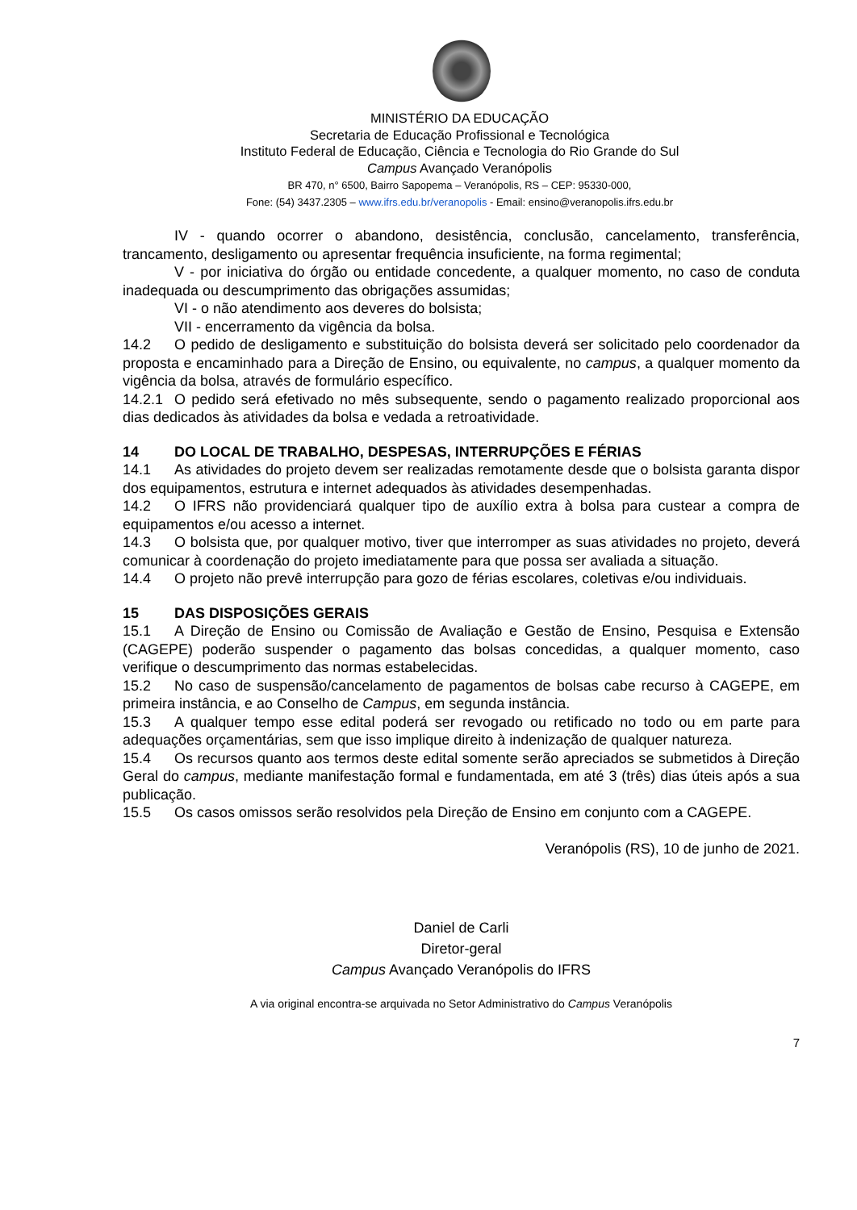MINISTÉRIO DA EDUCAÇÃO
Secretaria de Educação Profissional e Tecnológica
Instituto Federal de Educação, Ciência e Tecnologia do Rio Grande do Sul
Campus Avançado Veranópolis
BR 470, n° 6500, Bairro Sapopema – Veranópolis, RS – CEP: 95330-000,
Fone: (54) 3437.2305 – www.ifrs.edu.br/veranopolis - Email: ensino@veranopolis.ifrs.edu.br
IV - quando ocorrer o abandono, desistência, conclusão, cancelamento, transferência, trancamento, desligamento ou apresentar frequência insuficiente, na forma regimental;
V - por iniciativa do órgão ou entidade concedente, a qualquer momento, no caso de conduta inadequada ou descumprimento das obrigações assumidas;
VI - o não atendimento aos deveres do bolsista;
VII - encerramento da vigência da bolsa.
14.2 O pedido de desligamento e substituição do bolsista deverá ser solicitado pelo coordenador da proposta e encaminhado para a Direção de Ensino, ou equivalente, no campus, a qualquer momento da vigência da bolsa, através de formulário específico.
14.2.1 O pedido será efetivado no mês subsequente, sendo o pagamento realizado proporcional aos dias dedicados às atividades da bolsa e vedada a retroatividade.
14 DO LOCAL DE TRABALHO, DESPESAS, INTERRUPÇÕES E FÉRIAS
14.1 As atividades do projeto devem ser realizadas remotamente desde que o bolsista garanta dispor dos equipamentos, estrutura e internet adequados às atividades desempenhadas.
14.2 O IFRS não providenciará qualquer tipo de auxílio extra à bolsa para custear a compra de equipamentos e/ou acesso a internet.
14.3 O bolsista que, por qualquer motivo, tiver que interromper as suas atividades no projeto, deverá comunicar à coordenação do projeto imediatamente para que possa ser avaliada a situação.
14.4 O projeto não prevê interrupção para gozo de férias escolares, coletivas e/ou individuais.
15 DAS DISPOSIÇÕES GERAIS
15.1 A Direção de Ensino ou Comissão de Avaliação e Gestão de Ensino, Pesquisa e Extensão (CAGEPE) poderão suspender o pagamento das bolsas concedidas, a qualquer momento, caso verifique o descumprimento das normas estabelecidas.
15.2 No caso de suspensão/cancelamento de pagamentos de bolsas cabe recurso à CAGEPE, em primeira instância, e ao Conselho de Campus, em segunda instância.
15.3 A qualquer tempo esse edital poderá ser revogado ou retificado no todo ou em parte para adequações orçamentárias, sem que isso implique direito à indenização de qualquer natureza.
15.4 Os recursos quanto aos termos deste edital somente serão apreciados se submetidos à Direção Geral do campus, mediante manifestação formal e fundamentada, em até 3 (três) dias úteis após a sua publicação.
15.5 Os casos omissos serão resolvidos pela Direção de Ensino em conjunto com a CAGEPE.
Veranópolis (RS), 10 de junho de 2021.
Daniel de Carli
Diretor-geral
Campus Avançado Veranópolis do IFRS
A via original encontra-se arquivada no Setor Administrativo do Campus Veranópolis
7